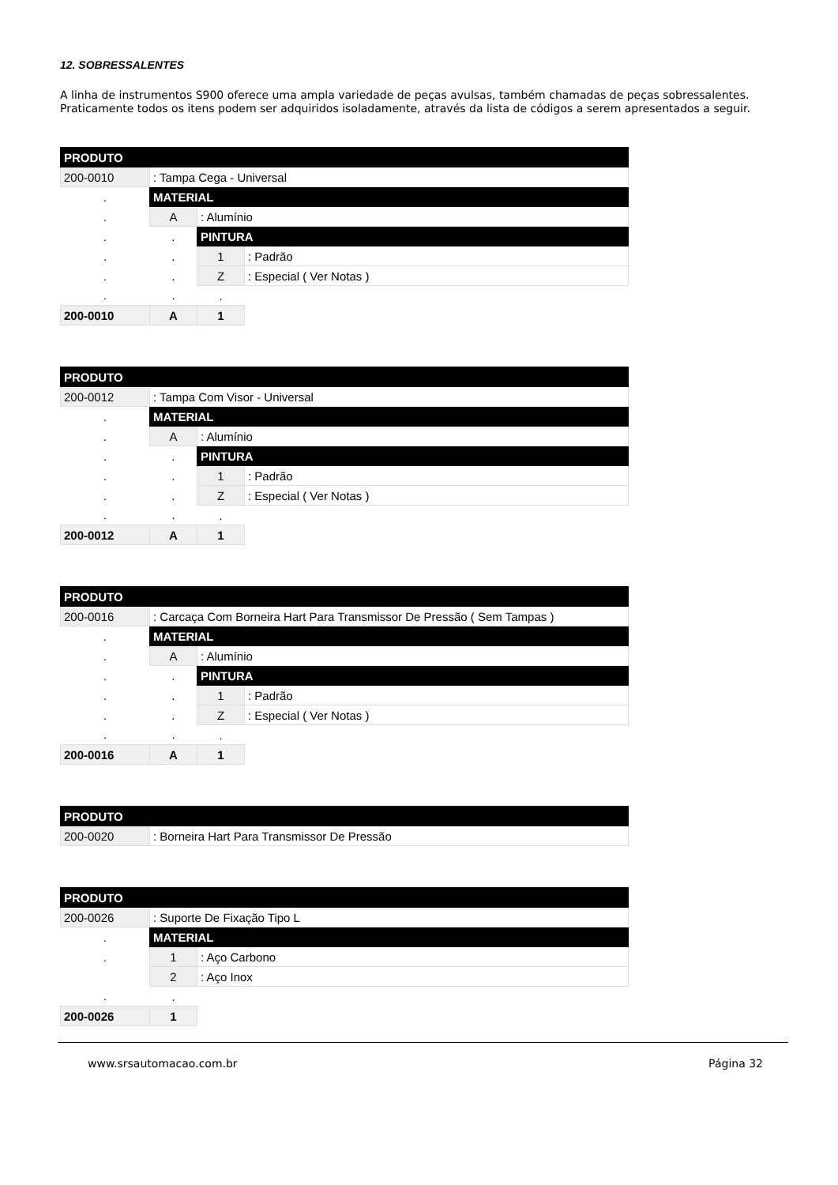12. SOBRESSALENTES
A linha de instrumentos S900 oferece uma ampla variedade de peças avulsas, também chamadas de peças sobressalentes. Praticamente todos os itens podem ser adquiridos isoladamente, através da lista de códigos a serem apresentados a seguir.
| PRODUTO | | | |
| --- | --- | --- | --- |
| 200-0010 | : Tampa Cega - Universal | | |
| . | MATERIAL | | |
| . | A | : Alumínio | |
| . | . | PINTURA | |
| . | . | 1 | : Padrão |
| . | . | Z | : Especial ( Ver Notas ) |
| . | . | . | |
| 200-0010 | A | 1 | |
| PRODUTO | | | |
| --- | --- | --- | --- |
| 200-0012 | : Tampa Com Visor - Universal | | |
| . | MATERIAL | | |
| . | A | : Alumínio | |
| . | . | PINTURA | |
| . | . | 1 | : Padrão |
| . | . | Z | : Especial ( Ver Notas ) |
| . | . | . | |
| 200-0012 | A | 1 | |
| PRODUTO | | | |
| --- | --- | --- | --- |
| 200-0016 | : Carcaça Com Borneira Hart Para Transmissor De Pressão ( Sem Tampas ) | | |
| . | MATERIAL | | |
| . | A | : Alumínio | |
| . | . | PINTURA | |
| . | . | 1 | : Padrão |
| . | . | Z | : Especial ( Ver Notas ) |
| . | . | . | |
| 200-0016 | A | 1 | |
| PRODUTO | |
| --- | --- |
| 200-0020 | : Borneira Hart Para Transmissor De Pressão |
| PRODUTO | | |
| --- | --- | --- |
| 200-0026 | : Suporte De Fixação Tipo L | |
| . | MATERIAL | |
| . | 1 | : Aço Carbono |
| | 2 | : Aço Inox |
| . | . | |
| 200-0026 | 1 | |
www.srsautomacao.com.br Página 32